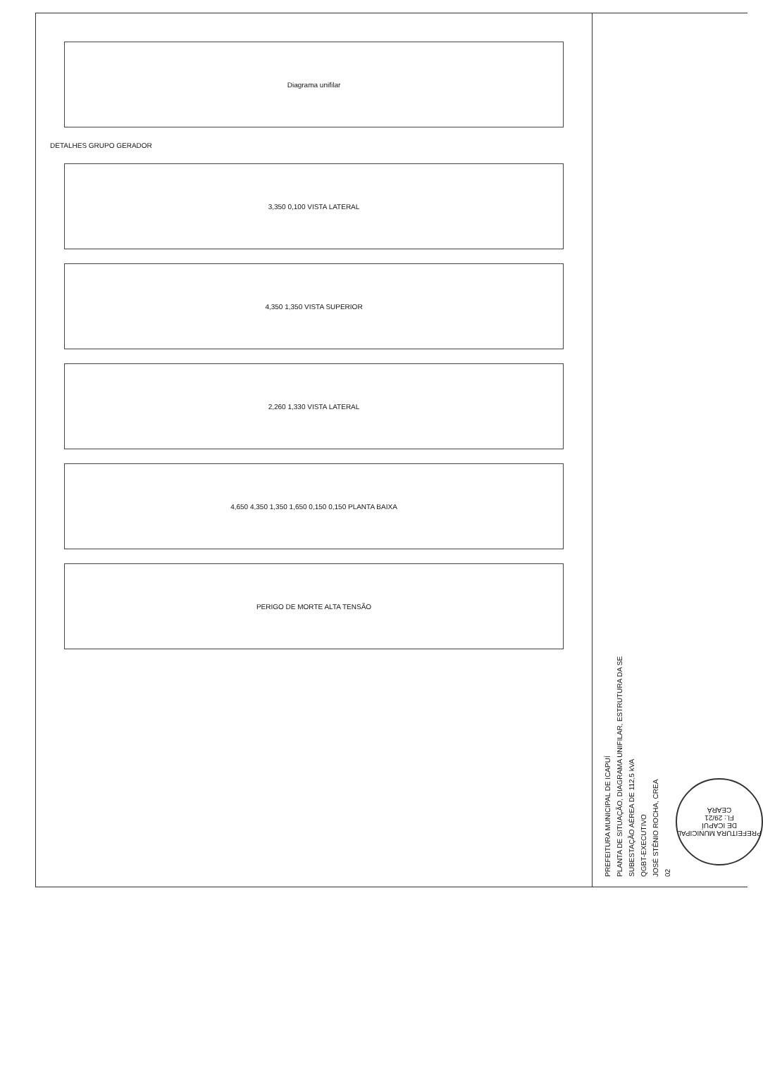Diagrama unifilar
DETALHES GRUPO GERADOR
3,350 0,100 VISTA LATERAL
4,350 1,350 VISTA SUPERIOR
2,260 1,330 VISTA LATERAL
4,650 4,350 1,350 1,650 0,150 0,150 PLANTA BAIXA
PERIGO DE MORTE ALTA TENSÃO
PREFEITURA MUNICIPAL DE ICAPUÍ
PLANTA DE SITUAÇÃO, DIAGRAMA UNIFILAR, ESTRUTURA DA SE
SUBESTAÇÃO AÉREA DE 112,5 kVA
QGBT-EXECUTIVO
JOSÉ STÊNIO ROCHA, CREA
02
PREFEITURA MUNICIPAL DE ICAPUÍ
Fl.: 29/21
CEARÁ